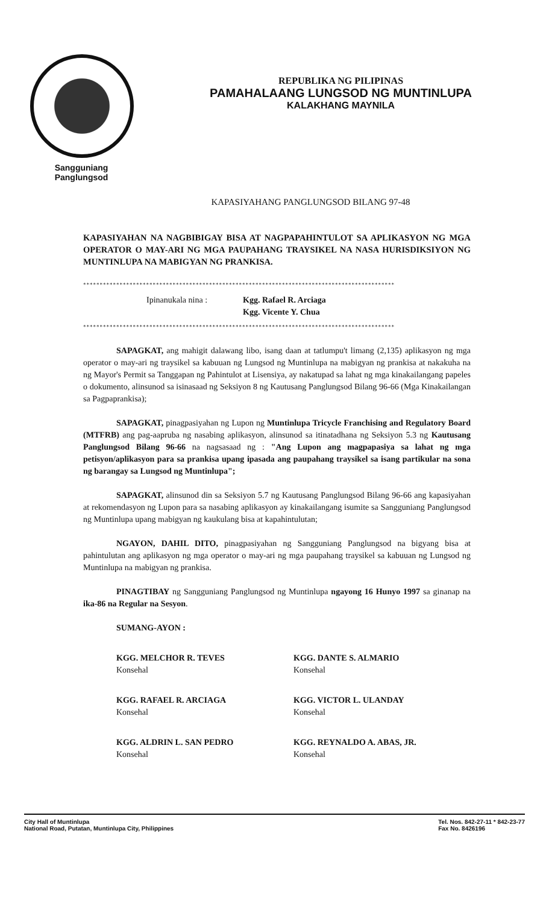Sangguniang Panglungsod
REPUBLIKA NG PILIPINAS
PAMAHALAANG LUNGSOD NG MUNTINLUPA
KALAKHANG MAYNILA
KAPASIYAHANG PANGLUNGSOD BILANG 97-48
KAPASIYAHAN NA NAGBIBIGAY BISA AT NAGPAPAHINTULOT SA APLIKASYON NG MGA OPERATOR O MAY-ARI NG MGA PAUPAHANG TRAYSIKEL NA NASA HURISDIKSIYON NG MUNTINLUPA NA MABIGYAN NG PRANKISA.
**********************************************************************************************
Ipinanukala nina : Kgg. Rafael R. Arciaga
Kgg. Vicente Y. Chua
**********************************************************************************************
SAPAGKAT, ang mahigit dalawang libo, isang daan at tatlumpu't limang (2,135) aplikasyon ng mga operator o may-ari ng traysikel sa kabuuan ng Lungsod ng Muntinlupa na mabigyan ng prankisa at nakakuha na ng Mayor's Permit sa Tanggapan ng Pahintulot at Lisensiya, ay nakatupad sa lahat ng mga kinakailangang papeles o dokumento, alinsunod sa isinasaad ng Seksiyon 8 ng Kautusang Panglungsod Bilang 96-66 (Mga Kinakailangan sa Pagpaprankisa);
SAPAGKAT, pinagpasiyahan ng Lupon ng Muntinlupa Tricycle Franchising and Regulatory Board (MTFRB) ang pag-aapruba ng nasabing aplikasyon, alinsunod sa itinatadhana ng Seksiyon 5.3 ng Kautusang Panglungsod Bilang 96-66 na nagsasaad ng : "Ang Lupon ang magpapasiya sa lahat ng mga petisyon/aplikasyon para sa prankisa upang ipasada ang paupahang traysikel sa isang partikular na sona ng barangay sa Lungsod ng Muntinlupa";
SAPAGKAT, alinsunod din sa Seksiyon 5.7 ng Kautusang Panglungsod Bilang 96-66 ang kapasiyahan at rekomendasyon ng Lupon para sa nasabing aplikasyon ay kinakailangang isumite sa Sangguniang Panglungsod ng Muntinlupa upang mabigyan ng kaukulang bisa at kapahintulutan;
NGAYON, DAHIL DITO, pinagpasiyahan ng Sangguniang Panglungsod na bigyang bisa at pahintulutan ang aplikasyon ng mga operator o may-ari ng mga paupahang traysikel sa kabuuan ng Lungsod ng Muntinlupa na mabigyan ng prankisa.
PINAGTIBAY ng Sangguniang Panglungsod ng Muntinlupa ngayong 16 Hunyo 1997 sa ginanap na ika-86 na Regular na Sesyon.
SUMANG-AYON :
KGG. MELCHOR R. TEVES
Konsehal
KGG. DANTE S. ALMARIO
Konsehal
KGG. RAFAEL R. ARCIAGA
Konsehal
KGG. VICTOR L. ULANDAY
Konsehal
KGG. ALDRIN L. SAN PEDRO
Konsehal
KGG. REYNALDO A. ABAS, JR.
Konsehal
City Hall of Muntinlupa
National Road, Putatan, Muntinlupa City, Philippines
Tel. Nos. 842-27-11 * 842-23-77
Fax No. 8426196